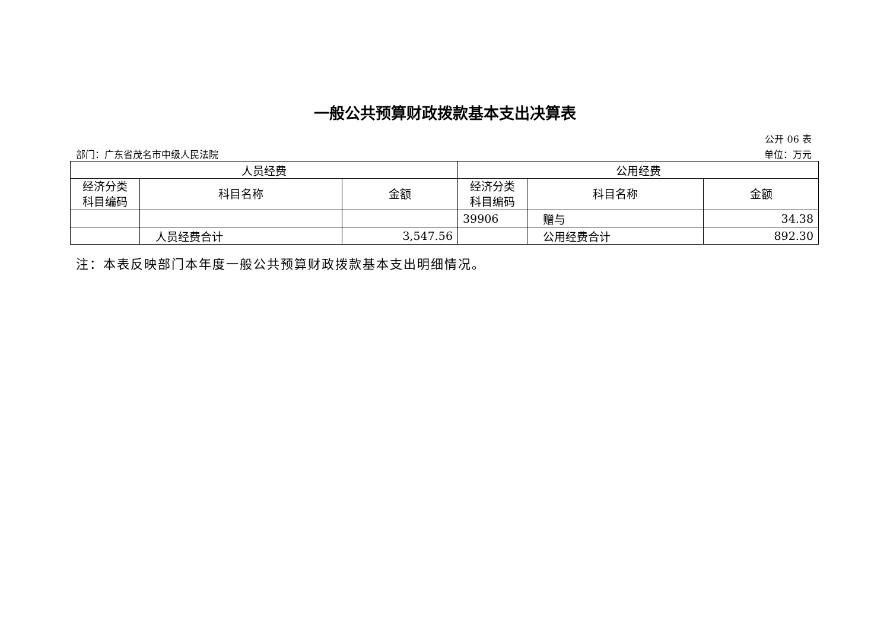一般公共预算财政拨款基本支出决算表
公开 06 表
部门：广东省茂名市中级人民法院 单位：万元
| 人员经费 | | | 公用经费 | | |
| --- | --- | --- | --- | --- | --- |
| 经济分类 科目编码 | 科目名称 | 金额 | 经济分类 科目编码 | 科目名称 | 金额 |
| | | | 39906 | 赠与 | 34.38 |
| | 人员经费合计 | 3,547.56 | | 公用经费合计 | 892.30 |
注：本表反映部门本年度一般公共预算财政拨款基本支出明细情况。